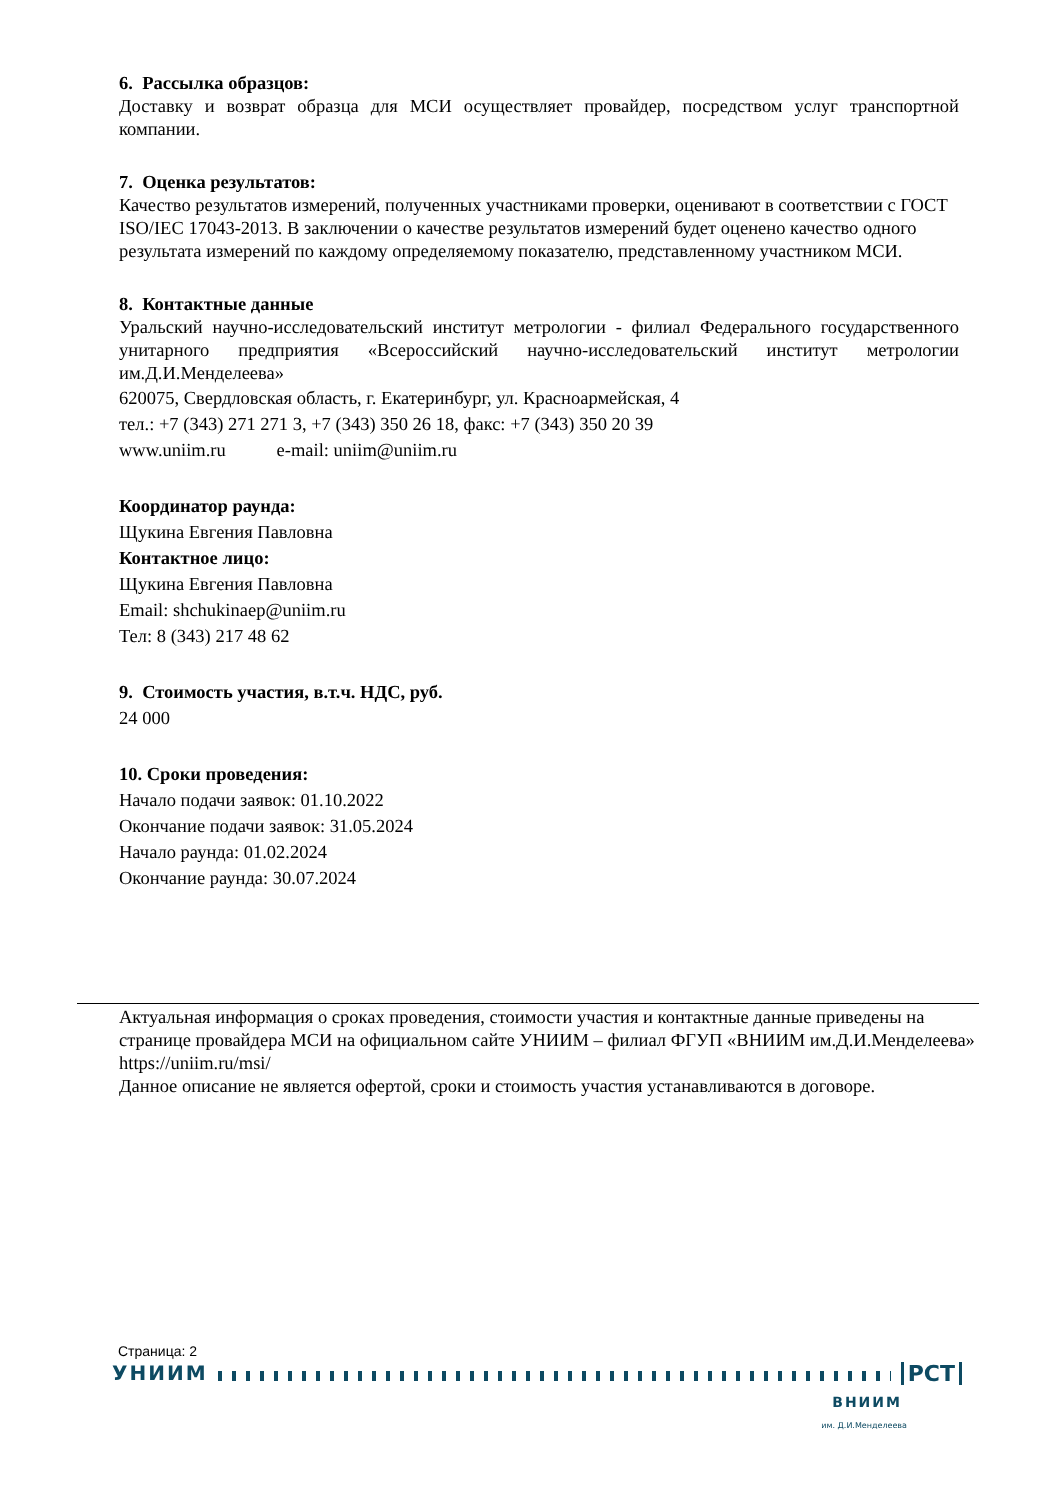6. Рассылка образцов:
Доставку и возврат образца для МСИ осуществляет провайдер, посредством услуг транспортной компании.
7. Оценка результатов:
Качество результатов измерений, полученных участниками проверки, оценивают в соответствии с ГОСТ ISO/IEC 17043-2013. В заключении о качестве результатов измерений будет оценено качество одного результата измерений по каждому определяемому показателю, представленному участником МСИ.
8. Контактные данные
Уральский научно-исследовательский институт метрологии - филиал Федерального государственного унитарного предприятия «Всероссийский научно-исследовательский институт метрологии им.Д.И.Менделеева»
620075, Свердловская область, г. Екатеринбург, ул. Красноармейская, 4
тел.: +7 (343) 271 271 3, +7 (343) 350 26 18, факс: +7 (343) 350 20 39
www.uniim.ru e-mail: uniim@uniim.ru
Координатор раунда:
Щукина Евгения Павловна
Контактное лицо:
Щукина Евгения Павловна
Email: shchukinaep@uniim.ru
Тел: 8 (343) 217 48 62
9. Стоимость участия, в.т.ч. НДС, руб.
24 000
10. Сроки проведения:
Начало подачи заявок: 01.10.2022
Окончание подачи заявок: 31.05.2024
Начало раунда: 01.02.2024
Окончание раунда: 30.07.2024
Актуальная информация о сроках проведения, стоимости участия и контактные данные приведены на странице провайдера МСИ на официальном сайте УНИИМ – филиал ФГУП «ВНИИМ им.Д.И.Менделеева» https://uniim.ru/msi/
Данное описание не является офертой, сроки и стоимость участия устанавливаются в договоре.
Страница: 2
УНИИМ РСТ
ВНИИМ
им. Д.И.Менделеева